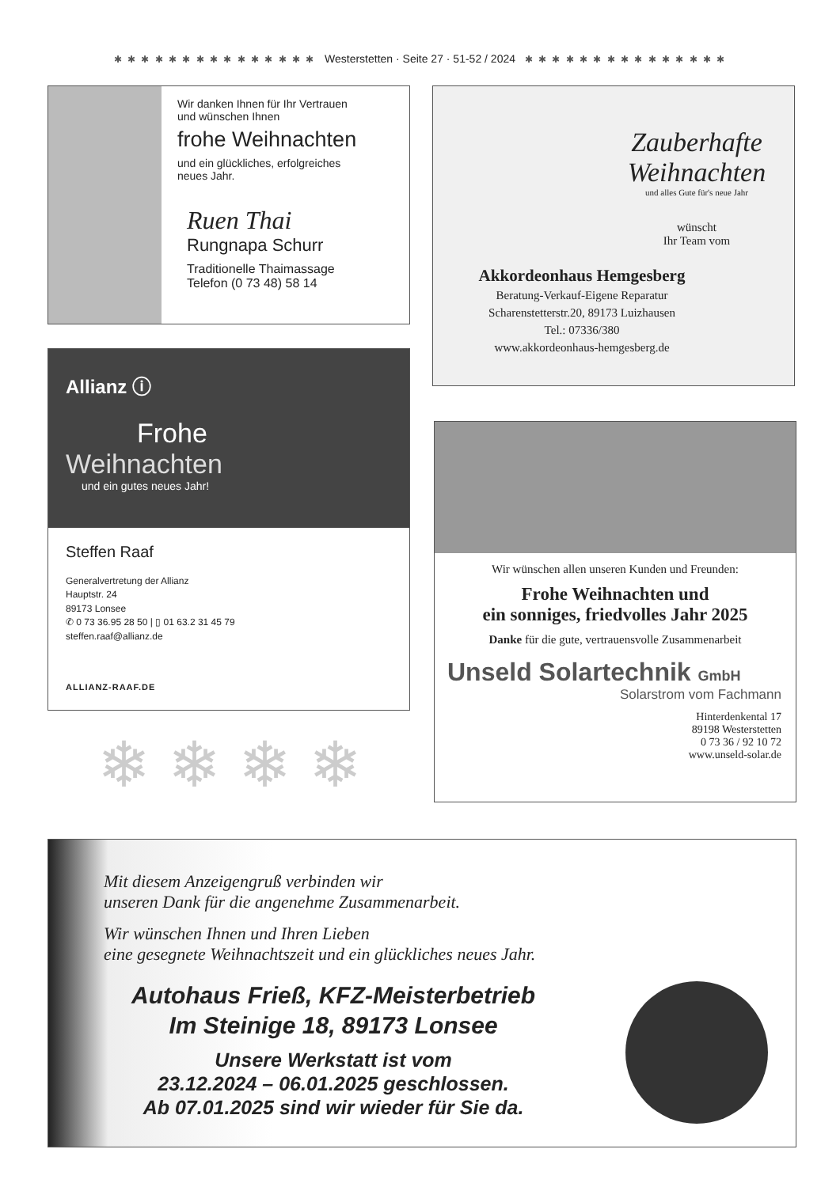✱ ✱ ✱ ✱ ✱ ✱ ✱ ✱ ✱ ✱ ✱ ✱ ✱ ✱ ✱ Westerstetten · Seite 27 · 51-52 / 2024 ✱ ✱ ✱ ✱ ✱ ✱ ✱ ✱ ✱ ✱ ✱ ✱ ✱ ✱ ✱
Wir danken Ihnen für Ihr Vertrauen
und wünschen Ihnen
frohe Weihnachten
und ein glückliches, erfolgreiches
neues Jahr.
Ruen Thai
Rungnapa Schurr
Traditionelle Thaimassage
Telefon (0 73 48) 58 14
Zauberhafte
Weihnachten
und alles Gute für's neue Jahr
wünscht
Ihr Team vom
Akkordeonhaus Hemgesberg
Beratung-Verkauf-Eigene Reparatur
Scharenstetterstr.20, 89173 Luizhausen
Tel.: 07336/380
www.akkordeonhaus-hemgesberg.de
Allianz ⓘ
Frohe
Weihnachten
und ein gutes neues Jahr!
Steffen Raaf
Generalvertretung der Allianz
Hauptstr. 24
89173 Lonsee
✆ 0 73 36.95 28 50 | ▯ 01 63.2 31 45 79
steffen.raaf@allianz.de
ALLIANZ-RAAF.DE
❄ ❄ ❄ ❄
Wir wünschen allen unseren Kunden und Freunden:
Frohe Weihnachten und
ein sonniges, friedvolles Jahr 2025
Danke für die gute, vertrauensvolle Zusammenarbeit
Unseld Solartechnik GmbH
Solarstrom vom Fachmann
Hinterdenkental 17
89198 Westerstetten
0 73 36 / 92 10 72
www.unseld-solar.de
Mit diesem Anzeigengruß verbinden wir
unseren Dank für die angenehme Zusammenarbeit.
Wir wünschen Ihnen und Ihren Lieben
eine gesegnete Weihnachtszeit und ein glückliches neues Jahr.
Autohaus Frieß, KFZ-Meisterbetrieb
Im Steinige 18, 89173 Lonsee
Unsere Werkstatt ist vom
23.12.2024 – 06.01.2025 geschlossen.
Ab 07.01.2025 sind wir wieder für Sie da.